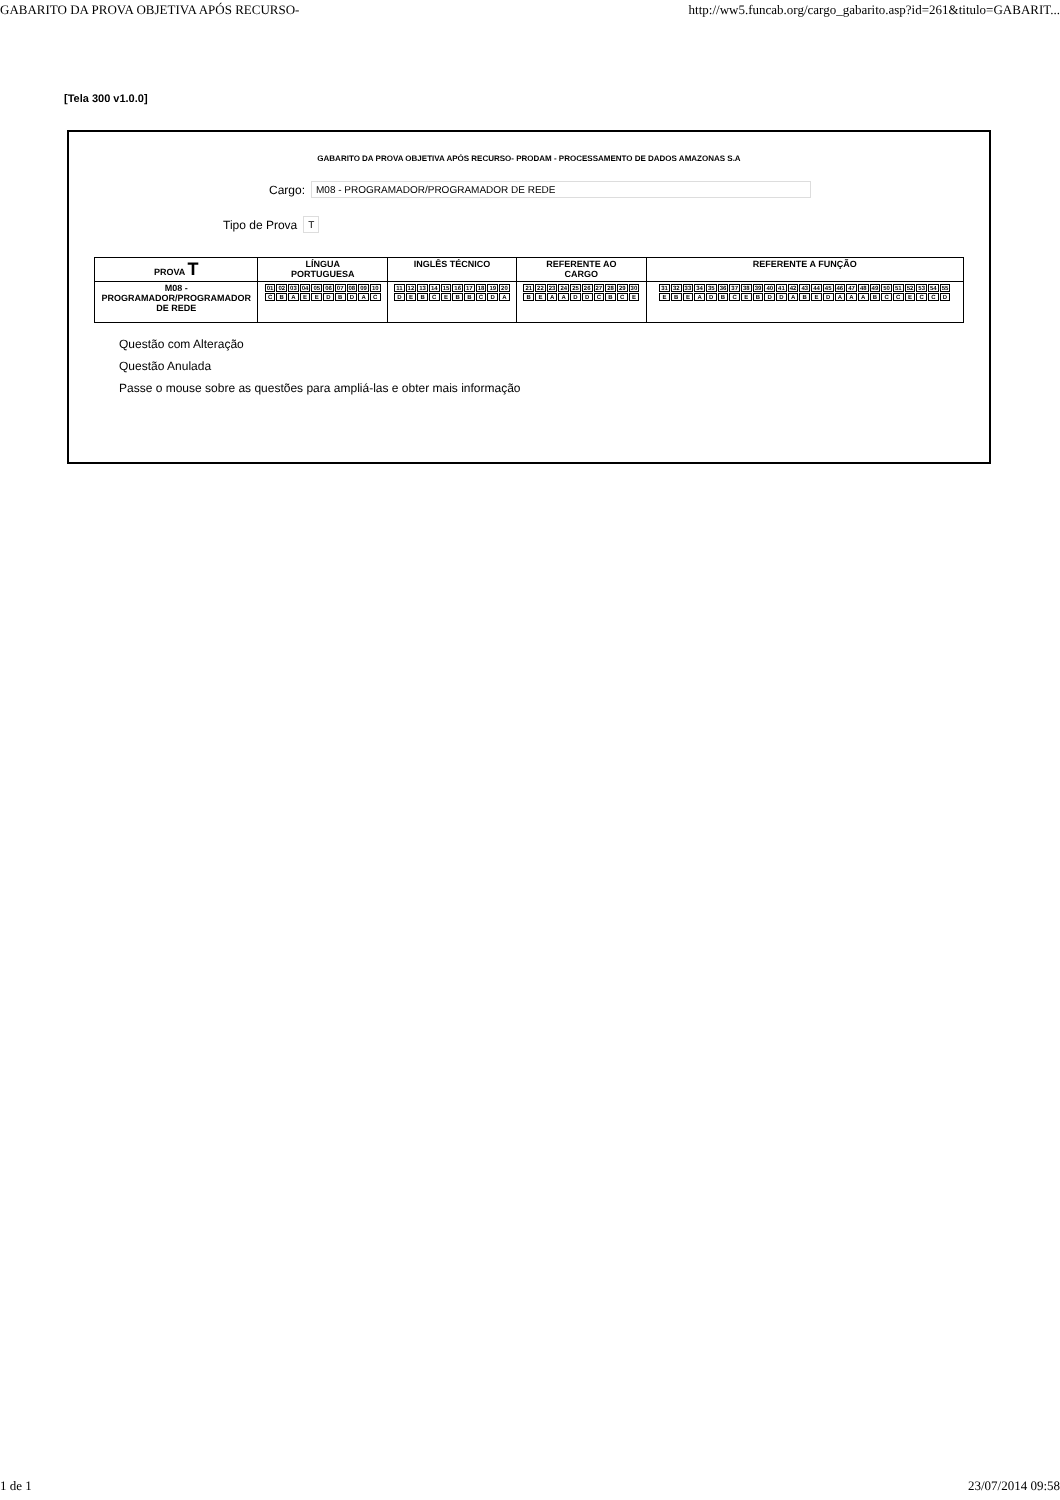GABARITO DA PROVA OBJETIVA APÓS RECURSO- http://ww5.funcab.org/cargo_gabarito.asp?id=261&titulo=GABARIT...
[Tela 300 v1.0.0]
GABARITO DA PROVA OBJETIVA APÓS RECURSO- PRODAM - PROCESSAMENTO DE DADOS AMAZONAS S.A
Cargo: M08 - PROGRAMADOR/PROGRAMADOR DE REDE
Tipo de Prova T
| PROVA T | LÍNGUA PORTUGUESA | INGLÊS TÉCNICO | REFERENTE AO CARGO | REFERENTE A FUNÇÃO |
| --- | --- | --- | --- | --- |
| M08 - PROGRAMADOR/PROGRAMADOR DE REDE | / 01 / 02 / 03 / 04 / 05 / 06 / 07 / 08 / 09 / 10 / / C / B / A / E / E / D / B / D / A / C / | / 11 / 12 / 13 / 14 / 15 / 16 / 17 / 18 / 19 / 20 / / D / E / B / C / E / B / B / C / D / A / | / 21 / 22 / 23 / 24 / 25 / 26 / 27 / 28 / 29 / 30 / / B / E / A / A / D / D / C / B / C / E / | / 31 / 32 / 33 / 34 / 35 / 36 / 37 / 38 / 39 / 40 / 41 / 42 / 43 / 44 / 45 / 46 / 47 / 48 / 49 / 50 / 51 / 52 / 53 / 54 / 55 / / E / B / E / A / D / B / C / E / B / D / D / A / B / E / D / A / A / A / B / C / C / E / C / C / D / |
Questão com Alteração
Questão Anulada
Passe o mouse sobre as questões para ampliá-las e obter mais informação
1 de 1 23/07/2014 09:58